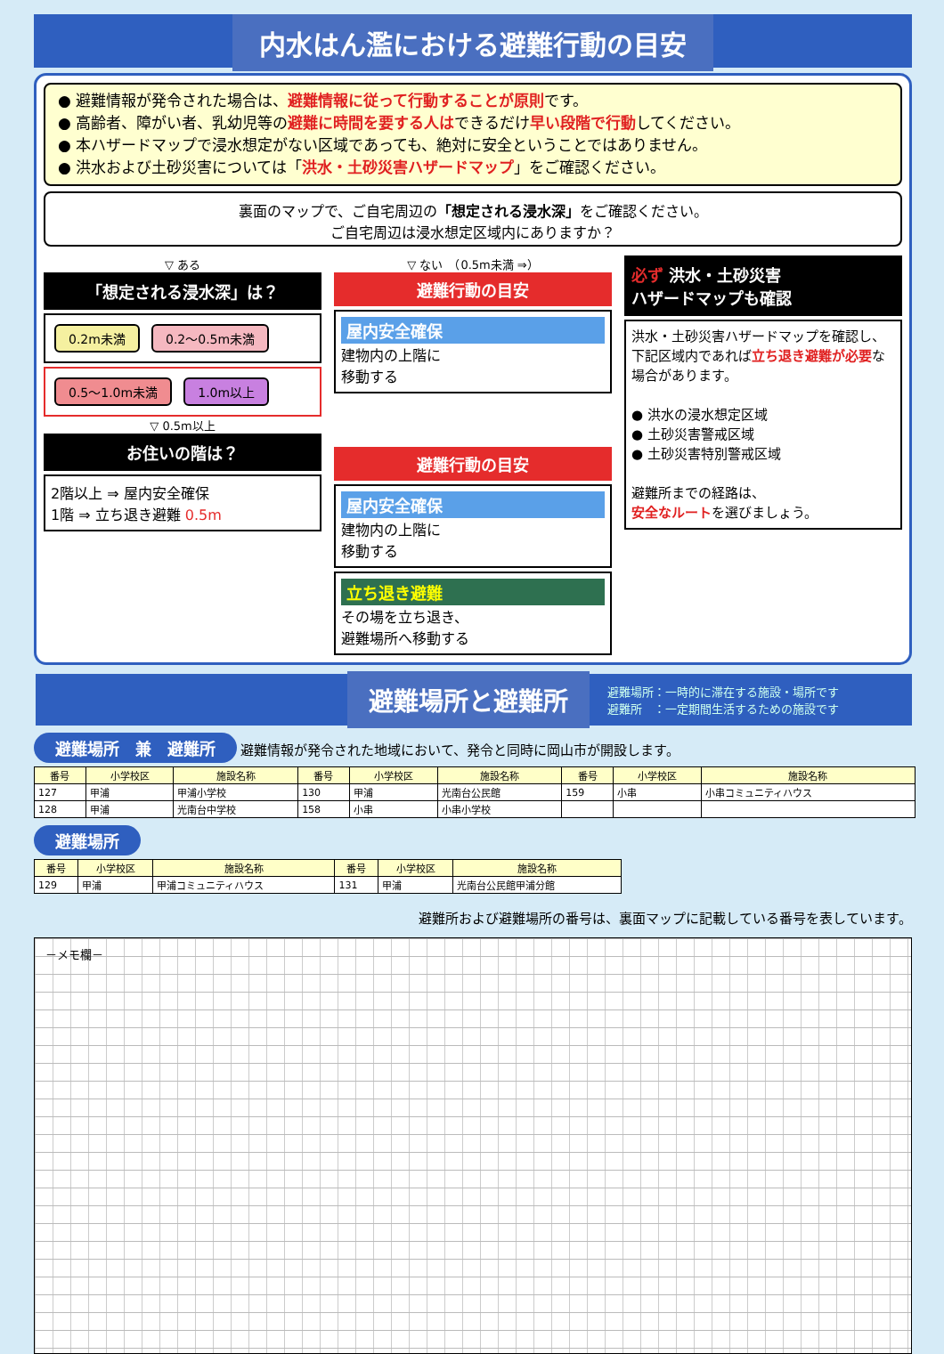内水はん濫における避難行動の目安
● 避難情報が発令された場合は、避難情報に従って行動することが原則です。
● 高齢者、障がい者、乳幼児等の避難に時間を要する人はできるだけ早い段階で行動してください。
● 本ハザードマップで浸水想定がない区域であっても、絶対に安全ということではありません。
● 洪水および土砂災害については「洪水・土砂災害ハザードマップ」をご確認ください。
裏面のマップで、ご自宅周辺の「想定される浸水深」をご確認ください。
ご自宅周辺は浸水想定区域内にありますか？
▽ ある
「想定される浸水深」は？
0.2m未満 0.2～0.5m未満
0.5～1.0m未満 1.0m以上
▽ 0.5m以上
お住いの階は？
2階以上 ⇒ 屋内安全確保
1階 ⇒ 立ち退き避難 0.5m
▽ ない　（0.5m未満 ⇒）
避難行動の目安
屋内安全確保
建物内の上階に
移動する
避難行動の目安
屋内安全確保
建物内の上階に
移動する
立ち退き避難
その場を立ち退き、
避難場所へ移動する
必ず 洪水・土砂災害
ハザードマップも確認
洪水・土砂災害ハザードマップを確認し、下記区域内であれば立ち退き避難が必要な場合があります。
● 洪水の浸水想定区域
● 土砂災害警戒区域
● 土砂災害特別警戒区域
避難所までの経路は、
安全なルートを選びましょう。
避難場所と避難所 避難場所：一時的に滞在する施設・場所です
避難所　：一定期間生活するための施設です
避難場所　兼　避難所 避難情報が発令された地域において、発令と同時に岡山市が開設します。
| 番号 | 小学校区 | 施設名称 | 番号 | 小学校区 | 施設名称 | 番号 | 小学校区 | 施設名称 |
| --- | --- | --- | --- | --- | --- | --- | --- | --- |
| 127 | 甲浦 | 甲浦小学校 | 130 | 甲浦 | 光南台公民館 | 159 | 小串 | 小串コミュニティハウス |
| 128 | 甲浦 | 光南台中学校 | 158 | 小串 | 小串小学校 | | | |
避難場所
| 番号 | 小学校区 | 施設名称 | 番号 | 小学校区 | 施設名称 |
| --- | --- | --- | --- | --- | --- |
| 129 | 甲浦 | 甲浦コミュニティハウス | 131 | 甲浦 | 光南台公民館甲浦分館 |
避難所および避難場所の番号は、裏面マップに記載している番号を表しています。
－メモ欄－